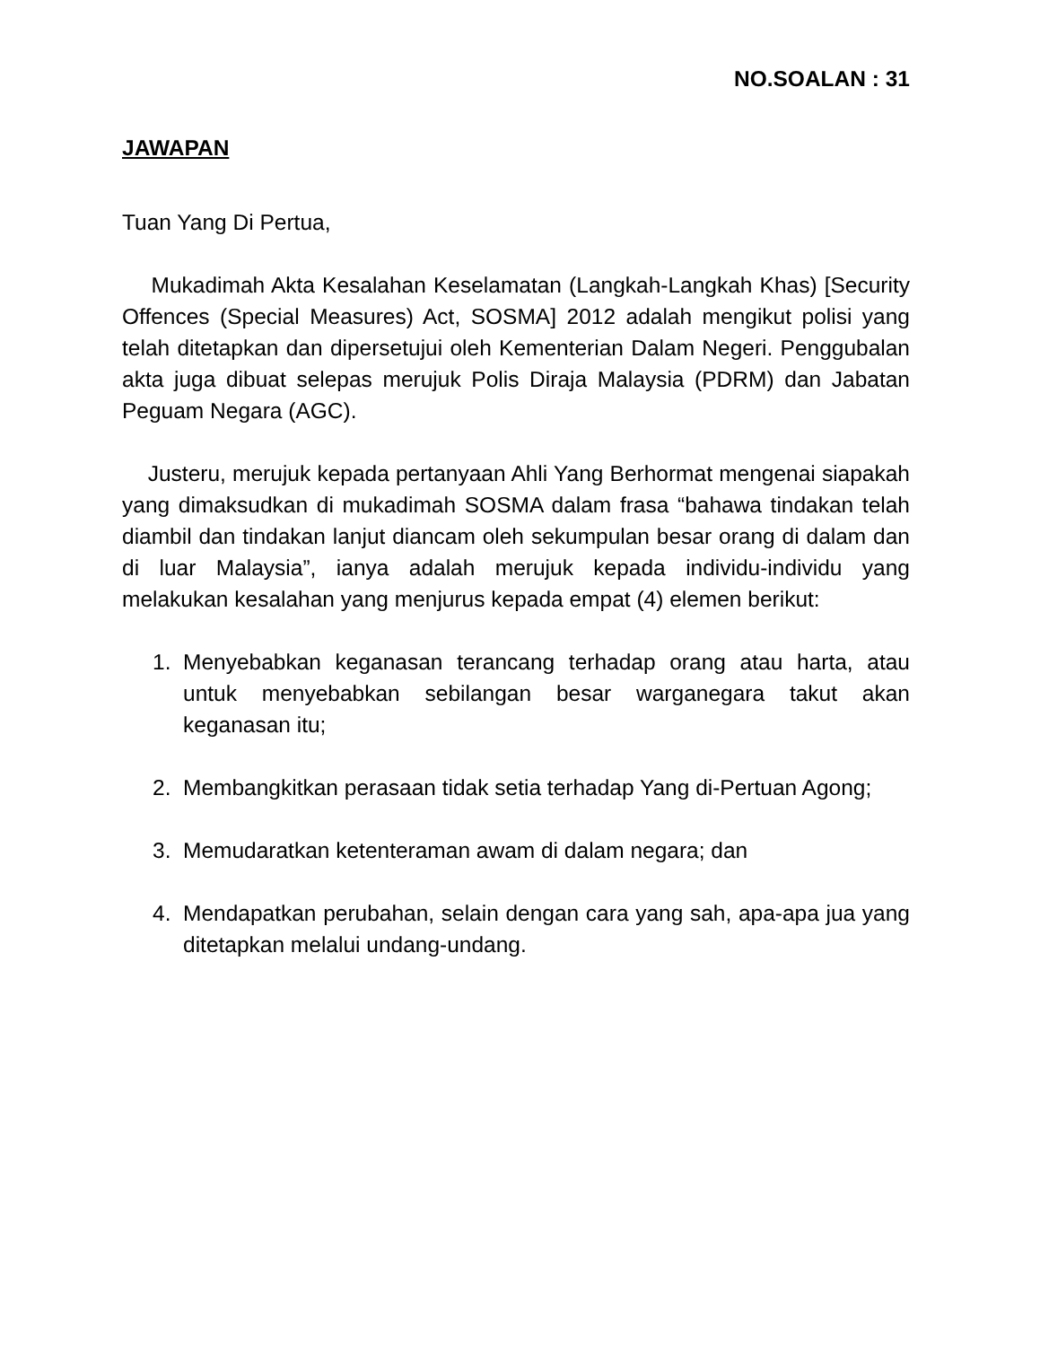NO.SOALAN : 31
JAWAPAN
Tuan Yang Di Pertua,
Mukadimah Akta Kesalahan Keselamatan (Langkah-Langkah Khas) [Security Offences (Special Measures) Act, SOSMA] 2012 adalah mengikut polisi yang telah ditetapkan dan dipersetujui oleh Kementerian Dalam Negeri. Penggubalan akta juga dibuat selepas merujuk Polis Diraja Malaysia (PDRM) dan Jabatan Peguam Negara (AGC).
Justeru, merujuk kepada pertanyaan Ahli Yang Berhormat mengenai siapakah yang dimaksudkan di mukadimah SOSMA dalam frasa “bahawa tindakan telah diambil dan tindakan lanjut diancam oleh sekumpulan besar orang di dalam dan di luar Malaysia”, ianya adalah merujuk kepada individu-individu yang melakukan kesalahan yang menjurus kepada empat (4) elemen berikut:
1. Menyebabkan keganasan terancang terhadap orang atau harta, atau untuk menyebabkan sebilangan besar warganegara takut akan keganasan itu;
2. Membangkitkan perasaan tidak setia terhadap Yang di-Pertuan Agong;
3. Memudaratkan ketenteraman awam di dalam negara; dan
4. Mendapatkan perubahan, selain dengan cara yang sah, apa-apa jua yang ditetapkan melalui undang-undang.